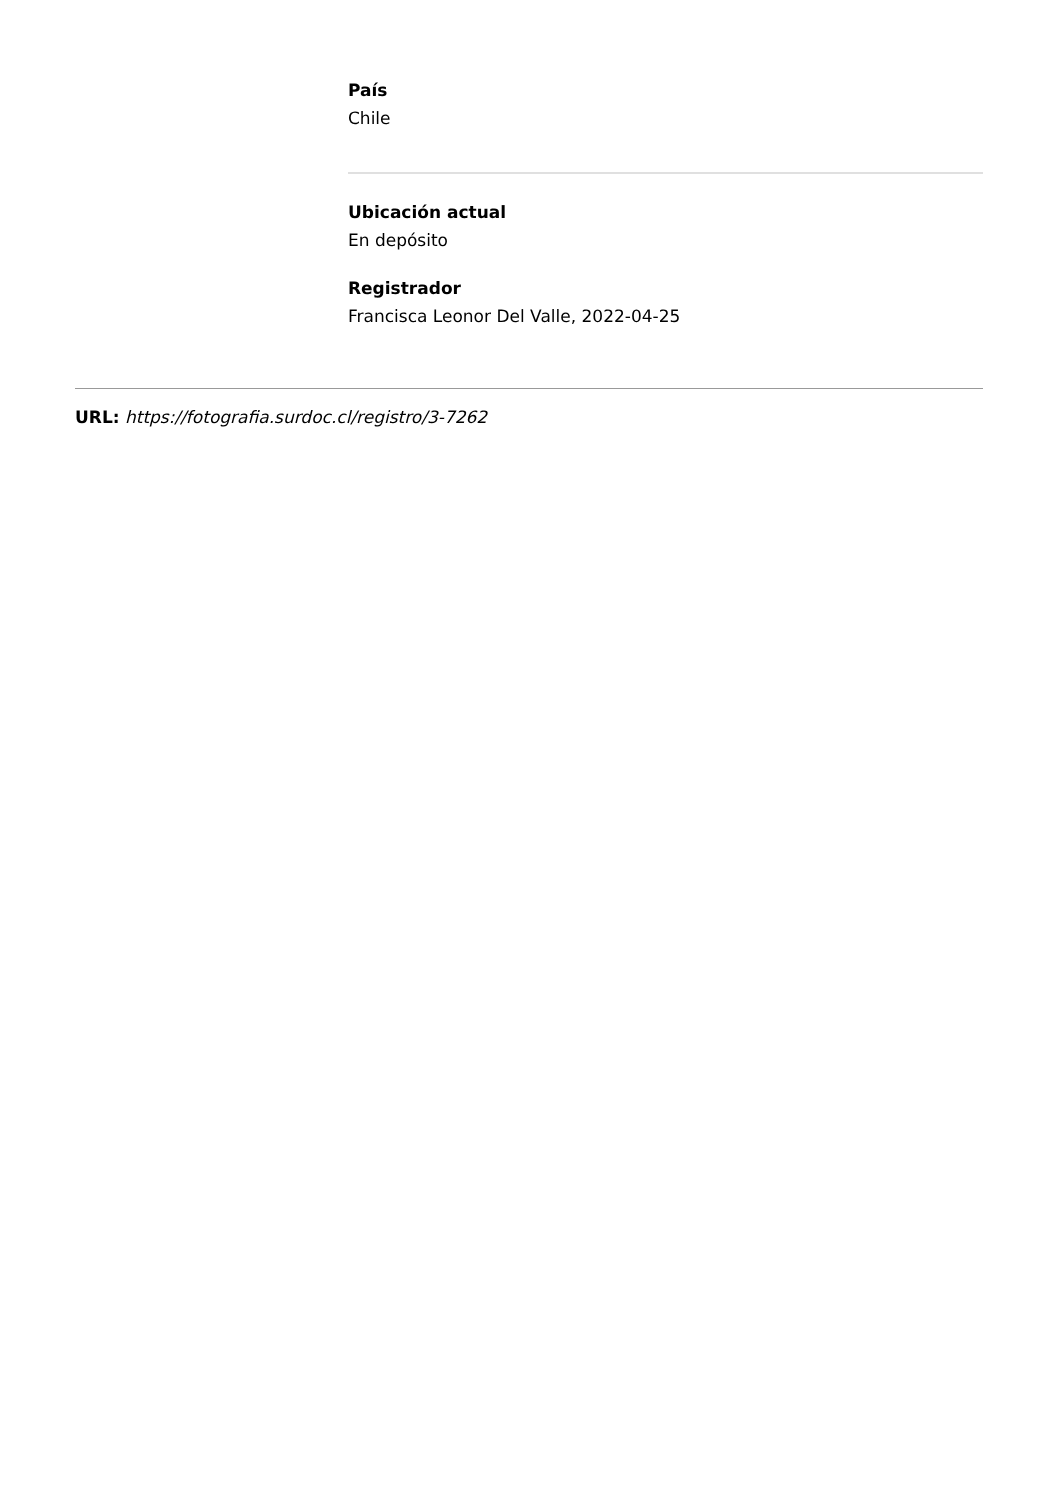País
Chile
Ubicación actual
En depósito
Registrador
Francisca Leonor Del Valle, 2022-04-25
URL: https://fotografia.surdoc.cl/registro/3-7262